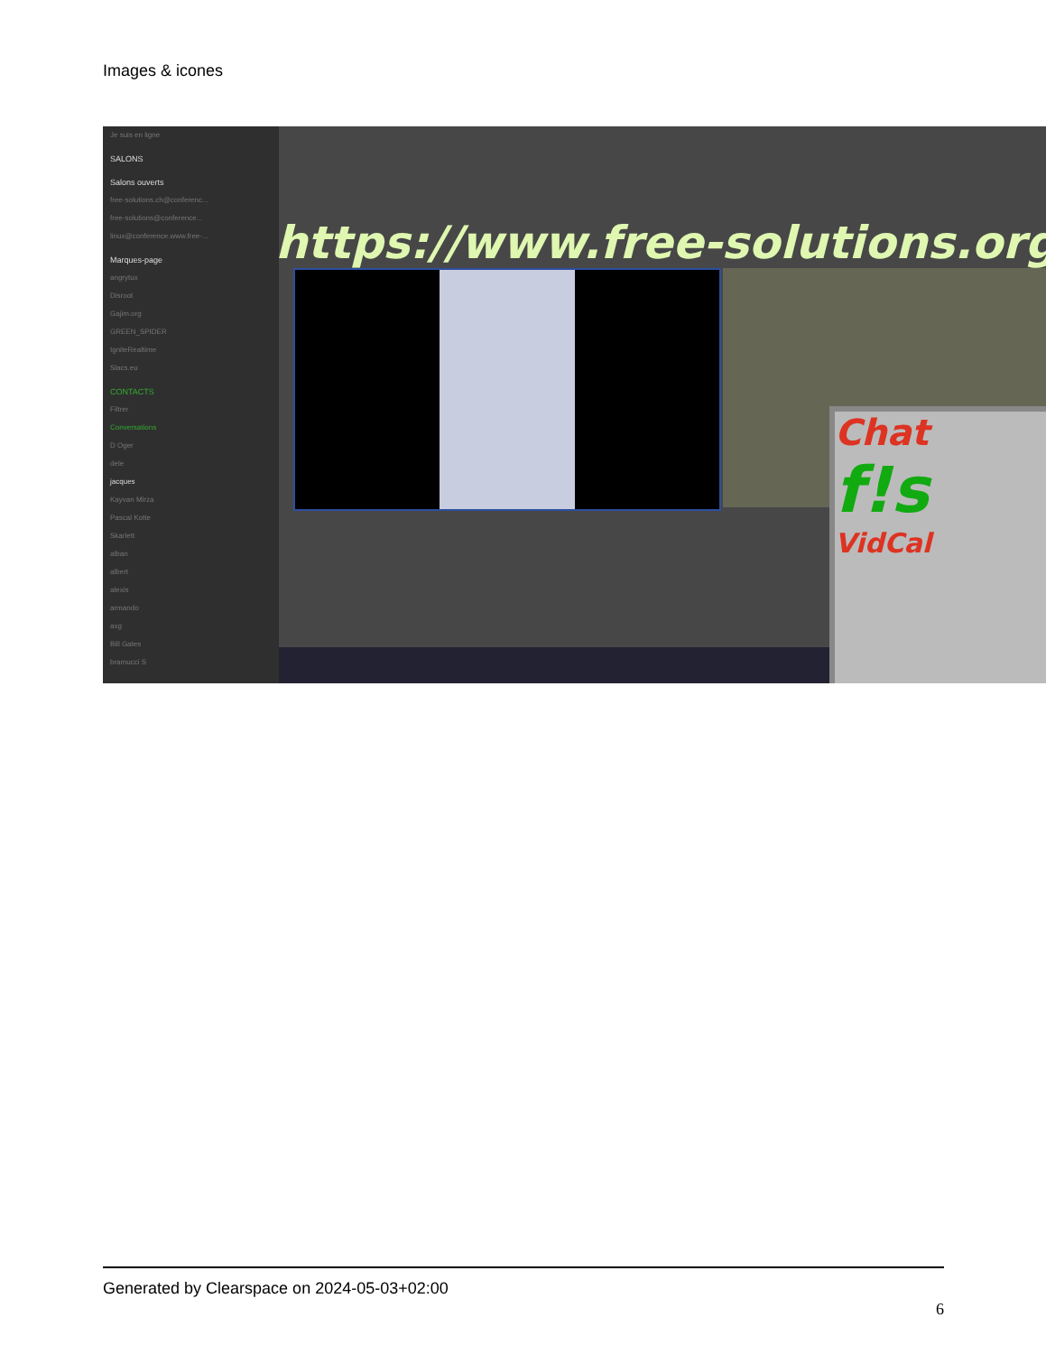Images & icones
Je suis en ligne
SALONS
Salons ouverts
free-solutions.ch@conferenc...
free-solutions@conference...
linux@conference.www.free-...
Marques-page
angrytux
Disroot
Gajim.org
GREEN_SPIDER
IgniteRealtime
Slacs.eu
CONTACTS
Filtrer
Conversations
D Oger
dele
jacques
Kayvan Mirza
Pascal Kotte
Skarlett
alban
albert
alexis
armando
axg
Bill Gates
bramucci S
https://www.free-solutions.org/
Chat
f!s
VidCal
Generated by Clearspace on 2024-05-03+02:00
6